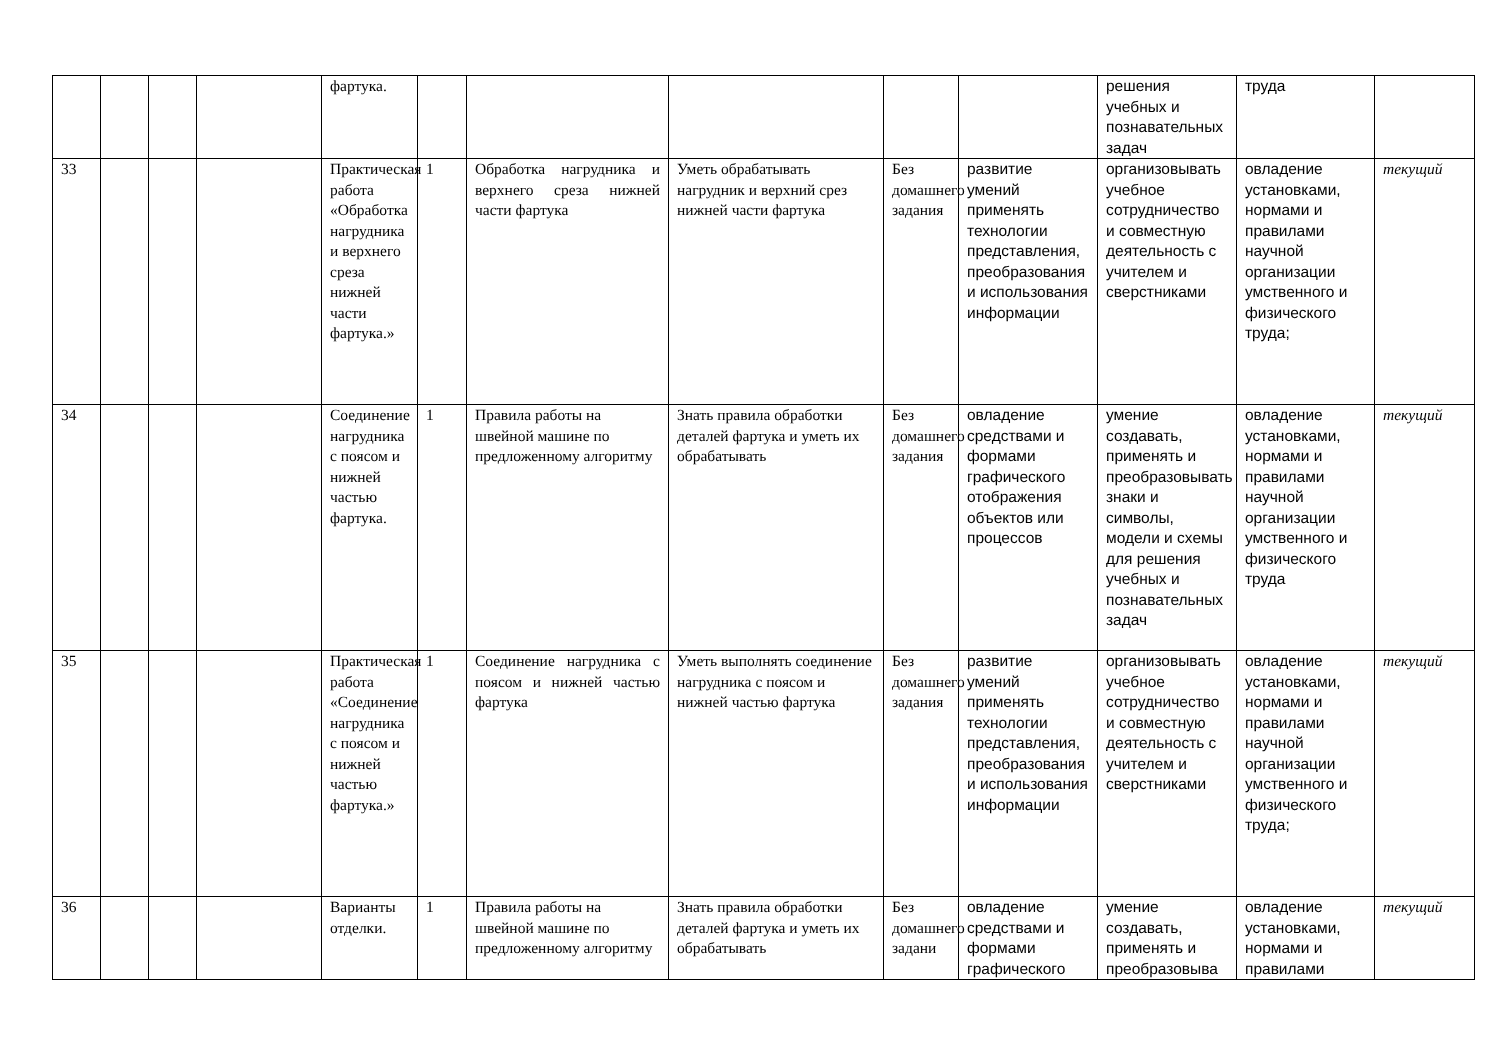| | | | | фартука. | | | | | | решения учебных и познавательных задач | труда | |
| 33 | | | | Практическая работа «Обработка нагрудника и верхнего среза нижней части фартука.» | 1 | Обработка нагрудника и верхнего среза нижней части фартука | Уметь обрабатывать нагрудник и верхний срез нижней части фартука | Без домашнего задания | развитие умений применять технологии представления, преобразования и использования информации | организовывать учебное сотрудничество и совместную деятельность с учителем и сверстниками | овладение установками, нормами и правилами научной организации умственного и физического труда; | текущий |
| 34 | | | | Соединение нагрудника с поясом и нижней частью фартука. | 1 | Правила работы на швейной машине по предложенному алгоритму | Знать правила обработки деталей фартука и уметь их обрабатывать | Без домашнего задания | овладение средствами и формами графического отображения объектов или процессов | умение создавать, применять и преобразовывать знаки и символы, модели и схемы для решения учебных и познавательных задач | овладение установками, нормами и правилами научной организации умственного и физического труда | текущий |
| 35 | | | | Практическая работа «Соединение нагрудника с поясом и нижней частью фартука.» | 1 | Соединение нагрудника с поясом и нижней частью фартука | Уметь выполнять соединение нагрудника с поясом и нижней частью фартука | Без домашнего задания | развитие умений применять технологии представления, преобразования и использования информации | организовывать учебное сотрудничество и совместную деятельность с учителем и сверстниками | овладение установками, нормами и правилами научной организации умственного и физического труда; | текущий |
| 36 | | | | Варианты отделки. | 1 | Правила работы на швейной машине по предложенному алгоритму | Знать правила обработки деталей фартука и уметь их обрабатывать | Без домашнего задани | овладение средствами и формами графического | умение создавать, применять и преобразовыва | овладение установками, нормами и правилами | текущий |